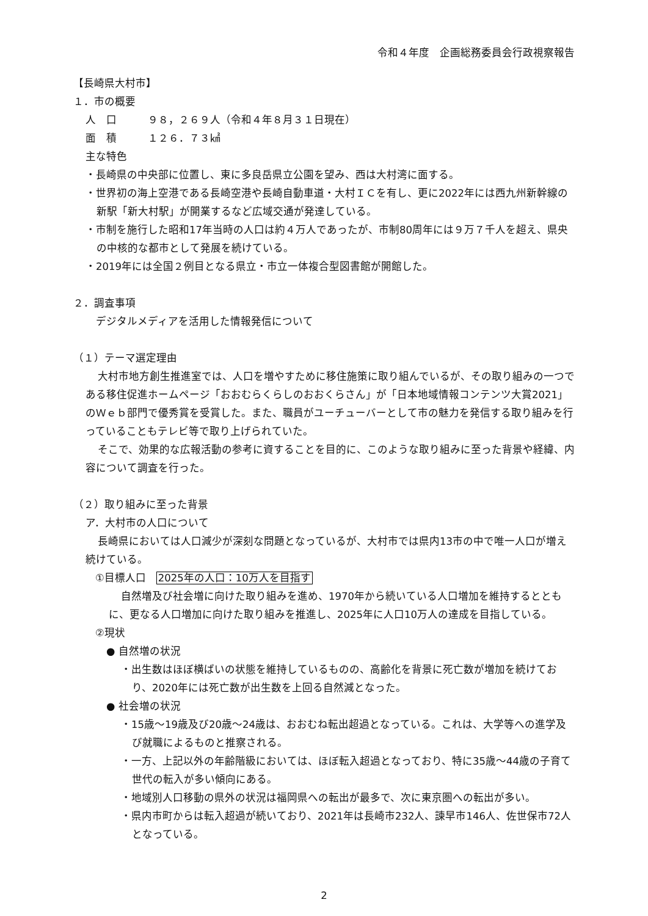令和４年度　企画総務委員会行政視察報告
【長崎県大村市】
１．市の概要
人　口　　　９８，２６９人（令和４年８月３１日現在）
面　積　　　１２６．７３㎢
主な特色
・長崎県の中央部に位置し、東に多良岳県立公園を望み、西は大村湾に面する。
・世界初の海上空港である長崎空港や長崎自動車道・大村ＩＣを有し、更に2022年には西九州新幹線の新駅「新大村駅」が開業するなど広域交通が発達している。
・市制を施行した昭和17年当時の人口は約４万人であったが、市制80周年には９万７千人を超え、県央の中核的な都市として発展を続けている。
・2019年には全国２例目となる県立・市立一体複合型図書館が開館した。
２．調査事項
　デジタルメディアを活用した情報発信について
（１）テーマ選定理由
大村市地方創生推進室では、人口を増やすために移住施策に取り組んでいるが、その取り組みの一つである移住促進ホームページ「おおむらくらしのおおくらさん」が「日本地域情報コンテンツ大賞2021」のＷｅｂ部門で優秀賞を受賞した。また、職員がユーチューバーとして市の魅力を発信する取り組みを行っていることもテレビ等で取り上げられていた。
そこで、効果的な広報活動の参考に資することを目的に、このような取り組みに至った背景や経緯、内容について調査を行った。
（２）取り組みに至った背景
ア．大村市の人口について
長崎県においては人口減少が深刻な問題となっているが、大村市では県内13市の中で唯一人口が増え続けている。
①目標人口　2025年の人口：10万人を目指す
自然増及び社会増に向けた取り組みを進め、1970年から続いている人口増加を維持するとともに、更なる人口増加に向けた取り組みを推進し、2025年に人口10万人の達成を目指している。
②現状
● 自然増の状況
・出生数はほぼ横ばいの状態を維持しているものの、高齢化を背景に死亡数が増加を続けており、2020年には死亡数が出生数を上回る自然減となった。
● 社会増の状況
・15歳～19歳及び20歳～24歳は、おおむね転出超過となっている。これは、大学等への進学及び就職によるものと推察される。
・一方、上記以外の年齢階級においては、ほぼ転入超過となっており、特に35歳～44歳の子育て世代の転入が多い傾向にある。
・地域別人口移動の県外の状況は福岡県への転出が最多で、次に東京圏への転出が多い。
・県内市町からは転入超過が続いており、2021年は長崎市232人、諫早市146人、佐世保市72人となっている。
2